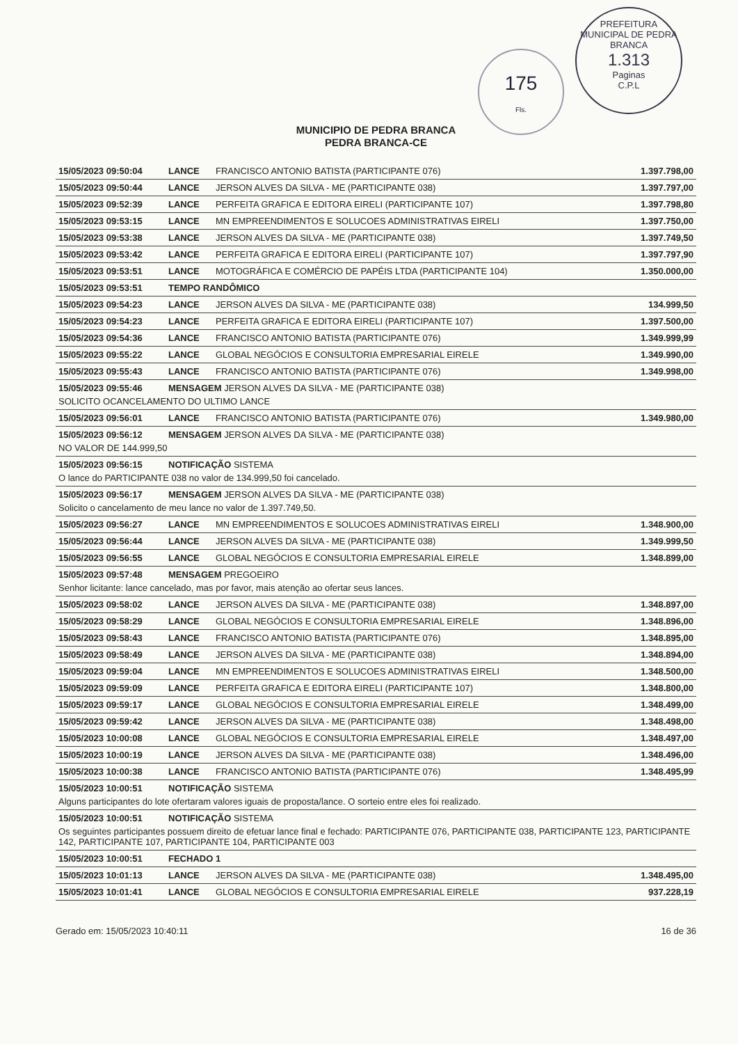175
Fls.
PREFEITURA MUNICIPAL DE PEDRA BRANCA
1.313
Paginas
C.P.L
MUNICIPIO DE PEDRA BRANCA
PEDRA BRANCA-CE
| 15/05/2023 09:50:04 | LANCE | FRANCISCO ANTONIO BATISTA (PARTICIPANTE 076) | 1.397.798,00 |
| 15/05/2023 09:50:44 | LANCE | JERSON ALVES DA SILVA - ME (PARTICIPANTE 038) | 1.397.797,00 |
| 15/05/2023 09:52:39 | LANCE | PERFEITA GRAFICA E EDITORA EIRELI (PARTICIPANTE 107) | 1.397.798,80 |
| 15/05/2023 09:53:15 | LANCE | MN EMPREENDIMENTOS E SOLUCOES ADMINISTRATIVAS EIRELI | 1.397.750,00 |
| 15/05/2023 09:53:38 | LANCE | JERSON ALVES DA SILVA - ME (PARTICIPANTE 038) | 1.397.749,50 |
| 15/05/2023 09:53:42 | LANCE | PERFEITA GRAFICA E EDITORA EIRELI (PARTICIPANTE 107) | 1.397.797,90 |
| 15/05/2023 09:53:51 | LANCE | MOTOGRÁFICA E COMÉRCIO DE PAPÉIS LTDA (PARTICIPANTE 104) | 1.350.000,00 |
| 15/05/2023 09:53:51 | TEMPO RANDÔMICO | | |
| 15/05/2023 09:54:23 | LANCE | JERSON ALVES DA SILVA - ME (PARTICIPANTE 038) | 134.999,50 |
| 15/05/2023 09:54:23 | LANCE | PERFEITA GRAFICA E EDITORA EIRELI (PARTICIPANTE 107) | 1.397.500,00 |
| 15/05/2023 09:54:36 | LANCE | FRANCISCO ANTONIO BATISTA (PARTICIPANTE 076) | 1.349.999,99 |
| 15/05/2023 09:55:22 | LANCE | GLOBAL NEGÓCIOS E CONSULTORIA EMPRESARIAL EIRELE | 1.349.990,00 |
| 15/05/2023 09:55:43 | LANCE | FRANCISCO ANTONIO BATISTA (PARTICIPANTE 076) | 1.349.998,00 |
| 15/05/2023 09:55:46 | MENSAGEM JERSON ALVES DA SILVA - ME (PARTICIPANTE 038) | | |
| SOLICITO OCANCELAMENTO DO ULTIMO LANCE | | | |
| 15/05/2023 09:56:01 | LANCE | FRANCISCO ANTONIO BATISTA (PARTICIPANTE 076) | 1.349.980,00 |
| 15/05/2023 09:56:12 | MENSAGEM JERSON ALVES DA SILVA - ME (PARTICIPANTE 038) | | |
| NO VALOR DE 144.999,50 | | | |
| 15/05/2023 09:56:15 | NOTIFICAÇÃO SISTEMA | | |
| O lance do PARTICIPANTE 038 no valor de 134.999,50 foi cancelado. | | | |
| 15/05/2023 09:56:17 | MENSAGEM JERSON ALVES DA SILVA - ME (PARTICIPANTE 038) | | |
| Solicito o cancelamento de meu lance no valor de 1.397.749,50. | | | |
| 15/05/2023 09:56:27 | LANCE | MN EMPREENDIMENTOS E SOLUCOES ADMINISTRATIVAS EIRELI | 1.348.900,00 |
| 15/05/2023 09:56:44 | LANCE | JERSON ALVES DA SILVA - ME (PARTICIPANTE 038) | 1.349.999,50 |
| 15/05/2023 09:56:55 | LANCE | GLOBAL NEGÓCIOS E CONSULTORIA EMPRESARIAL EIRELE | 1.348.899,00 |
| 15/05/2023 09:57:48 | MENSAGEM PREGOEIRO | | |
| Senhor licitante: lance cancelado, mas por favor, mais atenção ao ofertar seus lances. | | | |
| 15/05/2023 09:58:02 | LANCE | JERSON ALVES DA SILVA - ME (PARTICIPANTE 038) | 1.348.897,00 |
| 15/05/2023 09:58:29 | LANCE | GLOBAL NEGÓCIOS E CONSULTORIA EMPRESARIAL EIRELE | 1.348.896,00 |
| 15/05/2023 09:58:43 | LANCE | FRANCISCO ANTONIO BATISTA (PARTICIPANTE 076) | 1.348.895,00 |
| 15/05/2023 09:58:49 | LANCE | JERSON ALVES DA SILVA - ME (PARTICIPANTE 038) | 1.348.894,00 |
| 15/05/2023 09:59:04 | LANCE | MN EMPREENDIMENTOS E SOLUCOES ADMINISTRATIVAS EIRELI | 1.348.500,00 |
| 15/05/2023 09:59:09 | LANCE | PERFEITA GRAFICA E EDITORA EIRELI (PARTICIPANTE 107) | 1.348.800,00 |
| 15/05/2023 09:59:17 | LANCE | GLOBAL NEGÓCIOS E CONSULTORIA EMPRESARIAL EIRELE | 1.348.499,00 |
| 15/05/2023 09:59:42 | LANCE | JERSON ALVES DA SILVA - ME (PARTICIPANTE 038) | 1.348.498,00 |
| 15/05/2023 10:00:08 | LANCE | GLOBAL NEGÓCIOS E CONSULTORIA EMPRESARIAL EIRELE | 1.348.497,00 |
| 15/05/2023 10:00:19 | LANCE | JERSON ALVES DA SILVA - ME (PARTICIPANTE 038) | 1.348.496,00 |
| 15/05/2023 10:00:38 | LANCE | FRANCISCO ANTONIO BATISTA (PARTICIPANTE 076) | 1.348.495,99 |
| 15/05/2023 10:00:51 | NOTIFICAÇÃO SISTEMA | | |
| Alguns participantes do lote ofertaram valores iguais de proposta/lance. O sorteio entre eles foi realizado. | | | |
| 15/05/2023 10:00:51 | NOTIFICAÇÃO SISTEMA | | |
| Os seguintes participantes possuem direito de efetuar lance final e fechado: PARTICIPANTE 076, PARTICIPANTE 038, PARTICIPANTE 123, PARTICIPANTE 142, PARTICIPANTE 107, PARTICIPANTE 104, PARTICIPANTE 003 | | | |
| 15/05/2023 10:00:51 | FECHADO 1 | | |
| 15/05/2023 10:01:13 | LANCE | JERSON ALVES DA SILVA - ME (PARTICIPANTE 038) | 1.348.495,00 |
| 15/05/2023 10:01:41 | LANCE | GLOBAL NEGÓCIOS E CONSULTORIA EMPRESARIAL EIRELE | 937.228,19 |
Gerado em: 15/05/2023 10:40:11 16 de 36